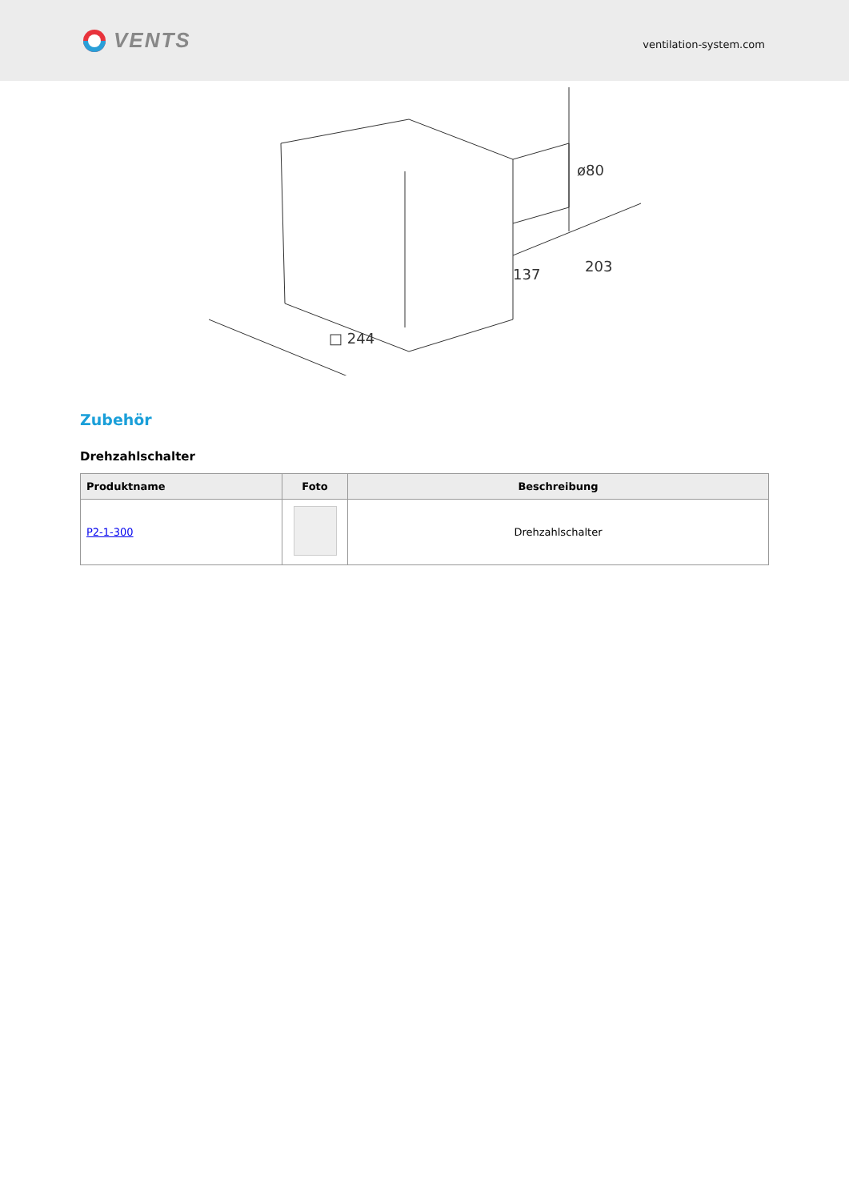VENTS
ventilation-system.com
□ 244
137
203
ø80
Zubehör
Drehzahlschalter
| Produktname | Foto | Beschreibung |
| --- | --- | --- |
| P2-1-300 | | Drehzahlschalter |